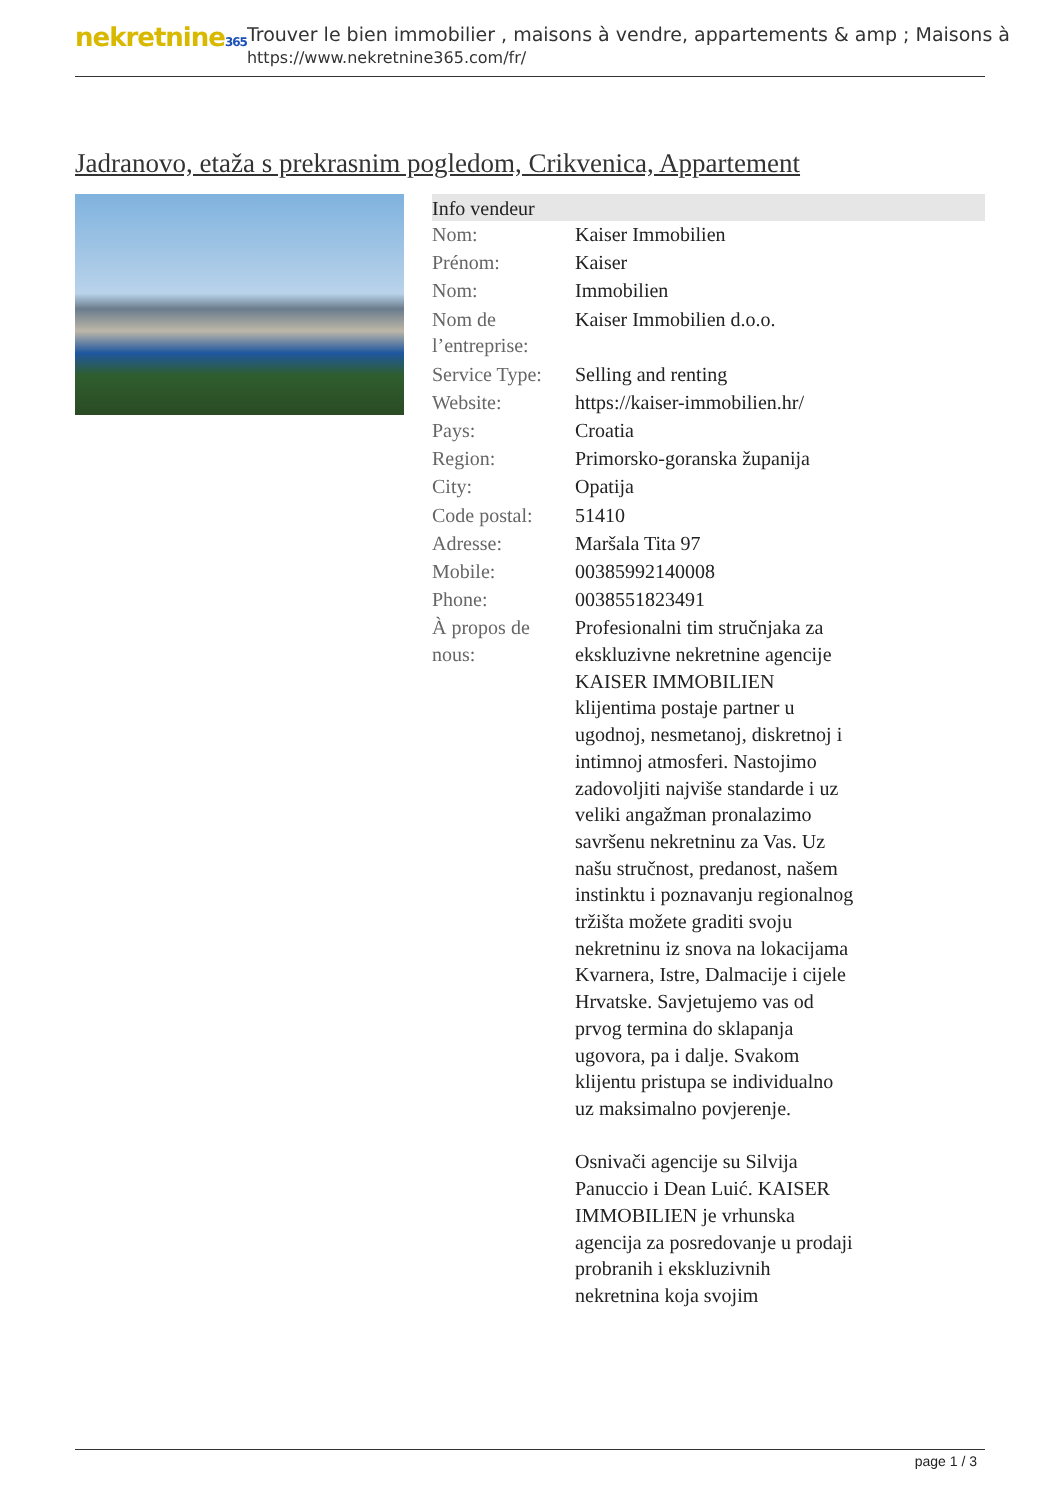nekretnine365
Trouver le bien immobilier , maisons à vendre, appartements & amp ; Maisons à
https://www.nekretnine365.com/fr/
Jadranovo, etaža s prekrasnim pogledom, Crikvenica, Appartement
| Info vendeur | |
| --- | --- |
| Nom: | Kaiser Immobilien |
| Prénom: | Kaiser |
| Nom: | Immobilien |
| Nom de l’entreprise: | Kaiser Immobilien d.o.o. |
| Service Type: | Selling and renting |
| Website: | https://kaiser-immobilien.hr/ |
| Pays: | Croatia |
| Region: | Primorsko-goranska županija |
| City: | Opatija |
| Code postal: | 51410 |
| Adresse: | Maršala Tita 97 |
| Mobile: | 00385992140008 |
| Phone: | 0038551823491 |
| À propos de nous: | Profesionalni tim stručnjaka za ekskluzivne nekretnine agencije KAISER IMMOBILIEN klijentima postaje partner u ugodnoj, nesmetanoj, diskretnoj i intimnoj atmosferi. Nastojimo zadovoljiti najviše standarde i uz veliki angažman pronalazimo savršenu nekretninu za Vas. Uz našu stručnost, predanost, našem instinktu i poznavanju regionalnog tržišta možete graditi svoju nekretninu iz snova na lokacijama Kvarnera, Istre, Dalmacije i cijele Hrvatske. Savjetujemo vas od prvog termina do sklapanja ugovora, pa i dalje. Svakom klijentu pristupa se individualno uz maksimalno povjerenje. Osnivači agencije su Silvija Panuccio i Dean Luić. KAISER IMMOBILIEN je vrhunska agencija za posredovanje u prodaji probranih i ekskluzivnih nekretnina koja svojim |
page 1 / 3